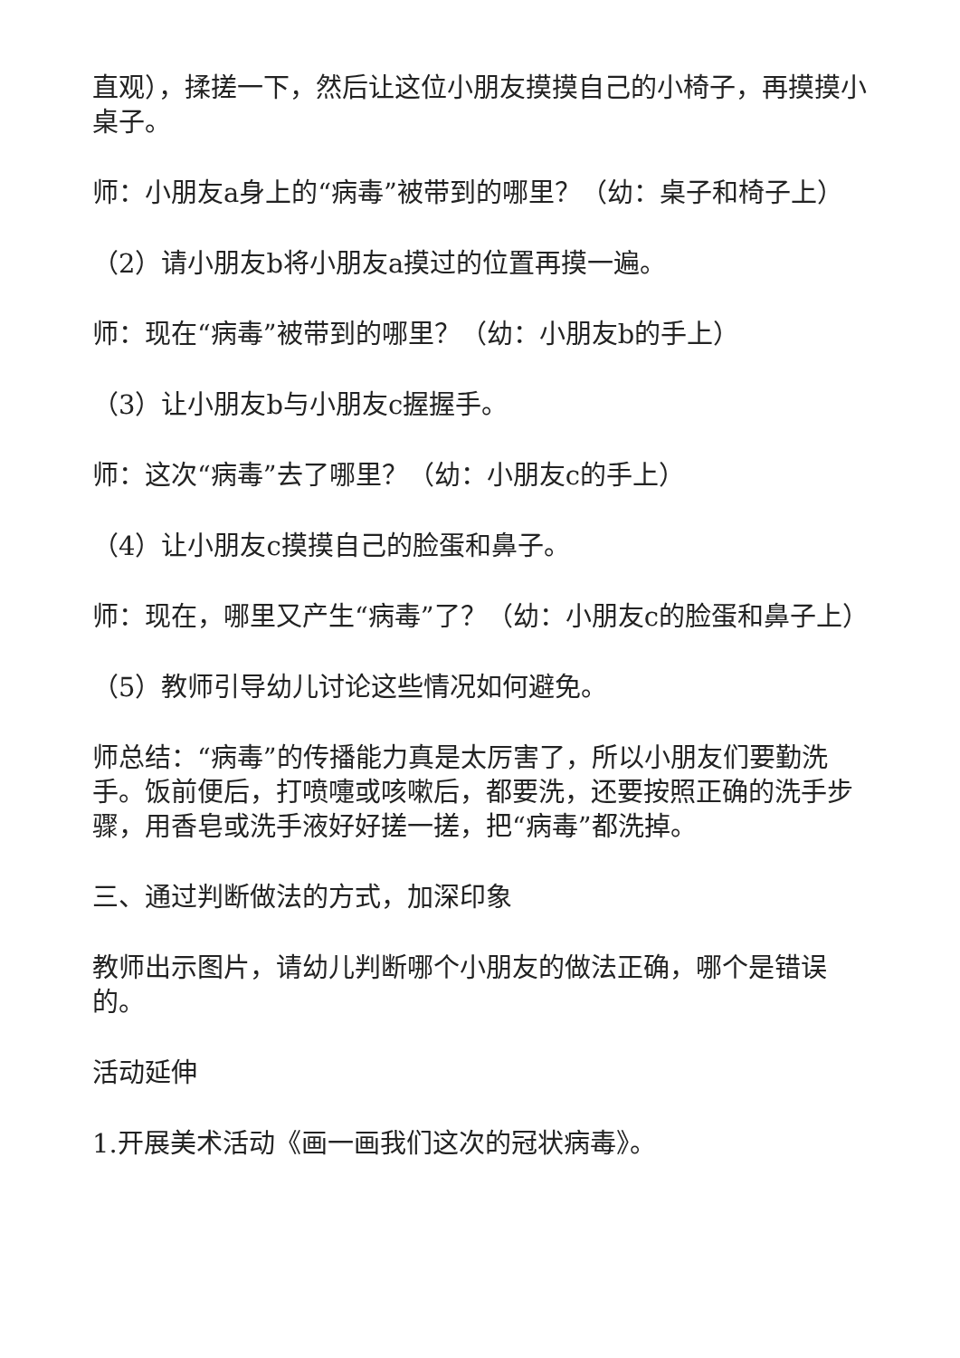直观），揉搓一下，然后让这位小朋友摸摸自己的小椅子，再摸摸小桌子。
师：小朋友a身上的“病毒”被带到的哪里？（幼：桌子和椅子上）
（2）请小朋友b将小朋友a摸过的位置再摸一遍。
师：现在“病毒”被带到的哪里？（幼：小朋友b的手上）
（3）让小朋友b与小朋友c握握手。
师：这次“病毒”去了哪里？（幼：小朋友c的手上）
（4）让小朋友c摸摸自己的脸蛋和鼻子。
师：现在，哪里又产生“病毒”了？（幼：小朋友c的脸蛋和鼻子上）
（5）教师引导幼儿讨论这些情况如何避免。
师总结：“病毒”的传播能力真是太厉害了，所以小朋友们要勤洗手。饭前便后，打喷嚏或咳嗽后，都要洗，还要按照正确的洗手步骤，用香皂或洗手液好好搓一搓，把“病毒”都洗掉。
三、通过判断做法的方式，加深印象
教师出示图片，请幼儿判断哪个小朋友的做法正确，哪个是错误的。
活动延伸
1.开展美术活动《画一画我们这次的冠状病毒》。